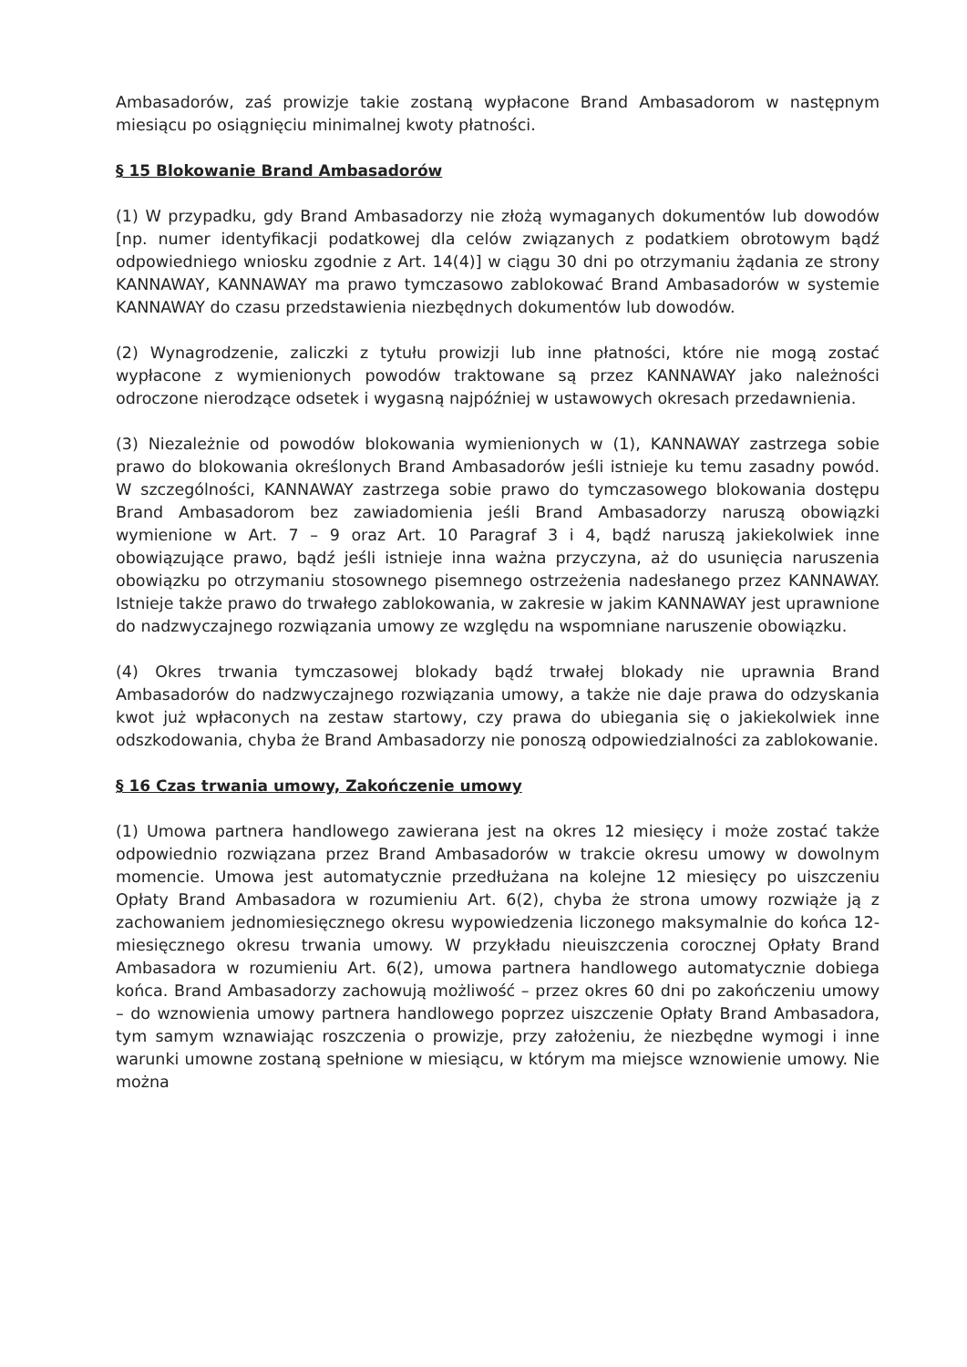Ambasadorów, zaś prowizje takie zostaną wypłacone Brand Ambasadorom w następnym miesiącu po osiągnięciu minimalnej kwoty płatności.
§ 15 Blokowanie Brand Ambasadorów
(1) W przypadku, gdy Brand Ambasadorzy nie złożą wymaganych dokumentów lub dowodów [np. numer identyfikacji podatkowej dla celów związanych z podatkiem obrotowym bądź odpowiedniego wniosku zgodnie z Art. 14(4)] w ciągu 30 dni po otrzymaniu żądania ze strony KANNAWAY, KANNAWAY ma prawo tymczasowo zablokować Brand Ambasadorów w systemie KANNAWAY do czasu przedstawienia niezbędnych dokumentów lub dowodów.
(2) Wynagrodzenie, zaliczki z tytułu prowizji lub inne płatności, które nie mogą zostać wypłacone z wymienionych powodów traktowane są przez KANNAWAY jako należności odroczone nierodzące odsetek i wygasną najpóźniej w ustawowych okresach przedawnienia.
(3) Niezależnie od powodów blokowania wymienionych w (1), KANNAWAY zastrzega sobie prawo do blokowania określonych Brand Ambasadorów jeśli istnieje ku temu zasadny powód. W szczególności, KANNAWAY zastrzega sobie prawo do tymczasowego blokowania dostępu Brand Ambasadorom bez zawiadomienia jeśli Brand Ambasadorzy naruszą obowiązki wymienione w Art. 7 – 9 oraz Art. 10 Paragraf 3 i 4, bądź naruszą jakiekolwiek inne obowiązujące prawo, bądź jeśli istnieje inna ważna przyczyna, aż do usunięcia naruszenia obowiązku po otrzymaniu stosownego pisemnego ostrzeżenia nadesłanego przez KANNAWAY. Istnieje także prawo do trwałego zablokowania, w zakresie w jakim KANNAWAY jest uprawnione do nadzwyczajnego rozwiązania umowy ze względu na wspomniane naruszenie obowiązku.
(4) Okres trwania tymczasowej blokady bądź trwałej blokady nie uprawnia Brand Ambasadorów do nadzwyczajnego rozwiązania umowy, a także nie daje prawa do odzyskania kwot już wpłaconych na zestaw startowy, czy prawa do ubiegania się o jakiekolwiek inne odszkodowania, chyba że Brand Ambasadorzy nie ponoszą odpowiedzialności za zablokowanie.
§ 16 Czas trwania umowy, Zakończenie umowy
(1) Umowa partnera handlowego zawierana jest na okres 12 miesięcy i może zostać także odpowiednio rozwiązana przez Brand Ambasadorów w trakcie okresu umowy w dowolnym momencie. Umowa jest automatycznie przedłużana na kolejne 12 miesięcy po uiszczeniu Opłaty Brand Ambasadora w rozumieniu Art. 6(2), chyba że strona umowy rozwiąże ją z zachowaniem jednomiesięcznego okresu wypowiedzenia liczonego maksymalnie do końca 12-miesięcznego okresu trwania umowy. W przykładu nieuiszczenia corocznej Opłaty Brand Ambasadora w rozumieniu Art. 6(2), umowa partnera handlowego automatycznie dobiega końca. Brand Ambasadorzy zachowują możliwość – przez okres 60 dni po zakończeniu umowy – do wznowienia umowy partnera handlowego poprzez uiszczenie Opłaty Brand Ambasadora, tym samym wznawiając roszczenia o prowizje, przy założeniu, że niezbędne wymogi i inne warunki umowne zostaną spełnione w miesiącu, w którym ma miejsce wznowienie umowy. Nie można